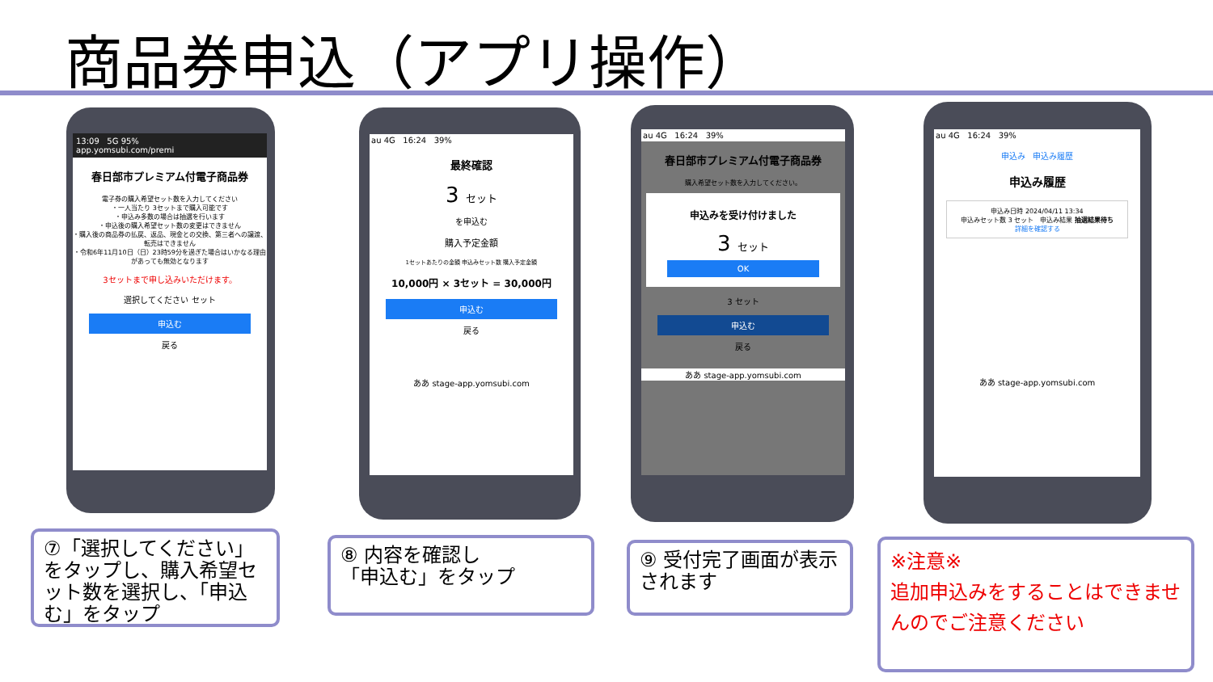商品券申込（アプリ操作）
13:09 5G 95%
app.yomsubi.com/premi
春日部市プレミアム付電子商品券
電子券の購入希望セット数を入力してください
・一人当たり 3セットまで購入可能です
・申込み多数の場合は抽選を行います
・申込後の購入希望セット数の変更はできません
・購入後の商品券の払戻、返品、現金との交換、第三者への譲渡、転売はできません
・令和6年11月10日（日）23時59分を過ぎた場合はいかなる理由があっても無効となります
3セットまで申し込みいただけます。
選択してください セット
申込む
戻る
au 4G 16:24 39%
最終確認
3 セット
を申込む
購入予定金額
1セットあたりの金額 申込みセット数 購入予定金額
10,000円 × 3セット = 30,000円
申込む
戻る
ああ stage-app.yomsubi.com
au 4G 16:24 39%
春日部市プレミアム付電子商品券
購入希望セット数を入力してください。
申込みを受け付けました
3 セット
OK
3 セット
申込む
戻る
ああ stage-app.yomsubi.com
au 4G 16:24 39%
申込み 申込み履歴
申込み履歴
申込み日時 2024/04/11 13:34
申込みセット数 3 セット 申込み結果 抽選結果待ち
詳細を確認する
ああ stage-app.yomsubi.com
⑦「選択してください」をタップし、購入希望セット数を選択し、「申込む」をタップ
⑧ 内容を確認し
「申込む」をタップ
⑨ 受付完了画面が表示されます
※注意※
追加申込みをすることはできませんのでご注意ください